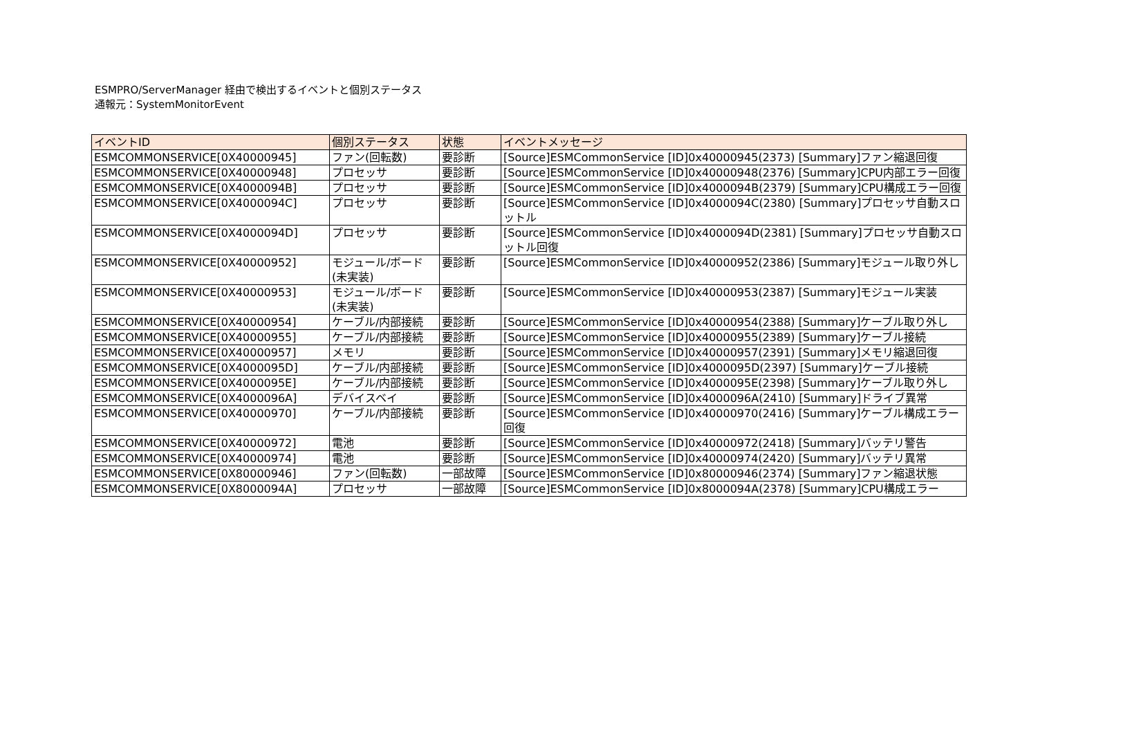ESMPRO/ServerManager 経由で検出するイベントと個別ステータス
通報元：SystemMonitorEvent
| イベントID | 個別ステータス | 状態 | イベントメッセージ |
| --- | --- | --- | --- |
| ESMCOMMONSERVICE[0X40000945] | ファン(回転数) | 要診断 | [Source]ESMCommonService [ID]0x40000945(2373) [Summary]ファン縮退回復 |
| ESMCOMMONSERVICE[0X40000948] | プロセッサ | 要診断 | [Source]ESMCommonService [ID]0x40000948(2376) [Summary]CPU内部エラー回復 |
| ESMCOMMONSERVICE[0X4000094B] | プロセッサ | 要診断 | [Source]ESMCommonService [ID]0x4000094B(2379) [Summary]CPU構成エラー回復 |
| ESMCOMMONSERVICE[0X4000094C] | プロセッサ | 要診断 | [Source]ESMCommonService [ID]0x4000094C(2380) [Summary]プロセッサ自動スロットル |
| ESMCOMMONSERVICE[0X4000094D] | プロセッサ | 要診断 | [Source]ESMCommonService [ID]0x4000094D(2381) [Summary]プロセッサ自動スロットル回復 |
| ESMCOMMONSERVICE[0X40000952] | モジュール/ボード(未実装) | 要診断 | [Source]ESMCommonService [ID]0x40000952(2386) [Summary]モジュール取り外し |
| ESMCOMMONSERVICE[0X40000953] | モジュール/ボード(未実装) | 要診断 | [Source]ESMCommonService [ID]0x40000953(2387) [Summary]モジュール実装 |
| ESMCOMMONSERVICE[0X40000954] | ケーブル/内部接続 | 要診断 | [Source]ESMCommonService [ID]0x40000954(2388) [Summary]ケーブル取り外し |
| ESMCOMMONSERVICE[0X40000955] | ケーブル/内部接続 | 要診断 | [Source]ESMCommonService [ID]0x40000955(2389) [Summary]ケーブル接続 |
| ESMCOMMONSERVICE[0X40000957] | メモリ | 要診断 | [Source]ESMCommonService [ID]0x40000957(2391) [Summary]メモリ縮退回復 |
| ESMCOMMONSERVICE[0X4000095D] | ケーブル/内部接続 | 要診断 | [Source]ESMCommonService [ID]0x4000095D(2397) [Summary]ケーブル接続 |
| ESMCOMMONSERVICE[0X4000095E] | ケーブル/内部接続 | 要診断 | [Source]ESMCommonService [ID]0x4000095E(2398) [Summary]ケーブル取り外し |
| ESMCOMMONSERVICE[0X4000096A] | デバイスベイ | 要診断 | [Source]ESMCommonService [ID]0x4000096A(2410) [Summary]ドライブ異常 |
| ESMCOMMONSERVICE[0X40000970] | ケーブル/内部接続 | 要診断 | [Source]ESMCommonService [ID]0x40000970(2416) [Summary]ケーブル構成エラー回復 |
| ESMCOMMONSERVICE[0X40000972] | 電池 | 要診断 | [Source]ESMCommonService [ID]0x40000972(2418) [Summary]バッテリ警告 |
| ESMCOMMONSERVICE[0X40000974] | 電池 | 要診断 | [Source]ESMCommonService [ID]0x40000974(2420) [Summary]バッテリ異常 |
| ESMCOMMONSERVICE[0X80000946] | ファン(回転数) | 一部故障 | [Source]ESMCommonService [ID]0x80000946(2374) [Summary]ファン縮退状態 |
| ESMCOMMONSERVICE[0X8000094A] | プロセッサ | 一部故障 | [Source]ESMCommonService [ID]0x8000094A(2378) [Summary]CPU構成エラー |